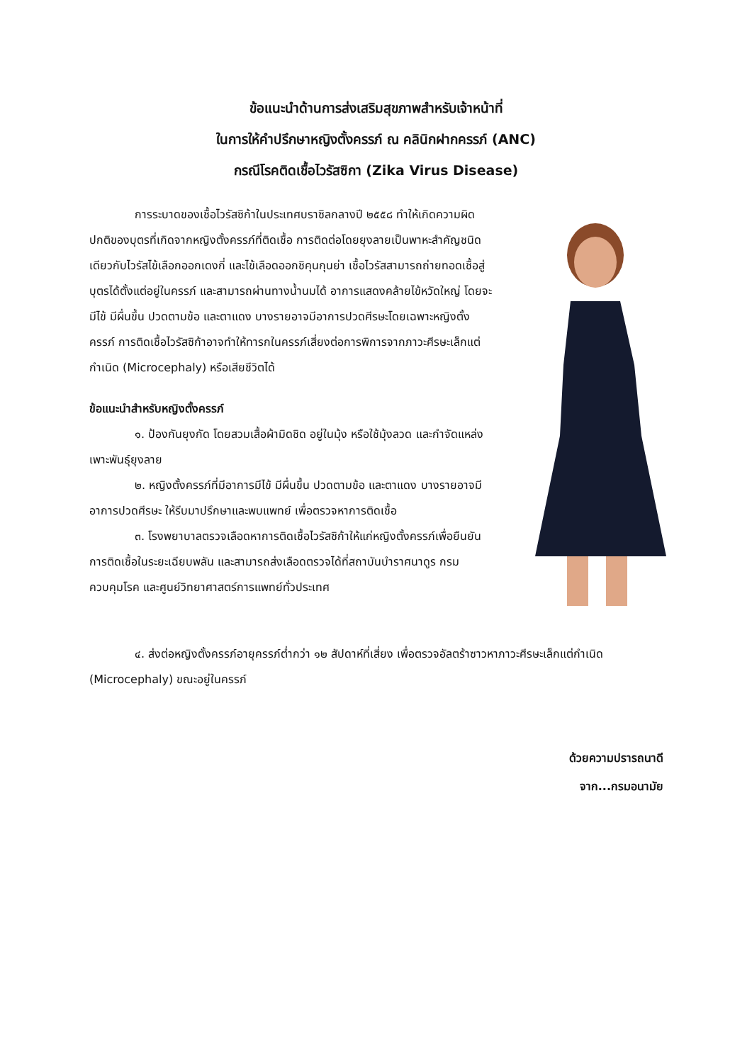ข้อแนะนำด้านการส่งเสริมสุขภาพสำหรับเจ้าหน้าที่
ในการให้คำปรึกษาหญิงตั้งครรภ์ ณ คลินิกฝากครรภ์ (ANC)
กรณีโรคติดเชื้อไวรัสซิกา (Zika Virus Disease)
การระบาดของเชื้อไวรัสซิก้าในประเทศบราซิลกลางปี ๒๕๕๘ ทำให้เกิดความผิดปกติของบุตรที่เกิดจากหญิงตั้งครรภ์ที่ติดเชื้อ การติดต่อโดยยุงลายเป็นพาหะสำคัญชนิดเดียวกับไวรัสไข้เลือกออกเดงกี่ และไข้เลือดออกชิคุนกุนย่า เชื้อไวรัสสามารถถ่ายทอดเชื้อสู่บุตรได้ตั้งแต่อยู่ในครรภ์ และสามารถผ่านทางน้ำนมได้ อาการแสดงคล้ายไข้หวัดใหญ่ โดยจะมีไข้ มีผื่นขึ้น ปวดตามข้อ และตาแดง บางรายอาจมีอาการปวดศีรษะโดยเฉพาะหญิงตั้งครรภ์ การติดเชื้อไวรัสซิก้าอาจทำให้ทารกในครรภ์เสี่ยงต่อการพิการจากภาวะศีรษะเล็กแต่กำเนิด (Microcephaly) หรือเสียชีวิตได้
ข้อแนะนำสำหรับหญิงตั้งครรภ์
๑. ป้องกันยุงกัด โดยสวมเสื้อผ้ามิดชิด อยู่ในมุ้ง หรือใช้มุ้งลวด และกำจัดแหล่งเพาะพันธุ์ยุงลาย
๒. หญิงตั้งครรภ์ที่มีอาการมีไข้ มีผื่นขึ้น ปวดตามข้อ และตาแดง บางรายอาจมีอาการปวดศีรษะ ให้รีบมาปรึกษาและพบแพทย์ เพื่อตรวจหาการติดเชื้อ
๓. โรงพยาบาลตรวจเลือดหาการติดเชื้อไวรัสซิก้าให้แก่หญิงตั้งครรภ์เพื่อยืนยันการติดเชื้อในระยะเฉียบพลัน และสามารถส่งเลือดตรวจได้ที่สถาบันบำราศนาดูร กรมควบคุมโรค และศูนย์วิทยาศาสตร์การแพทย์ทั่วประเทศ
๔. ส่งต่อหญิงตั้งครรภ์อายุครรภ์ต่ำกว่า ๑๒ สัปดาห์ที่เสี่ยง เพื่อตรวจอัลตร้าซาวหาภาวะศีรษะเล็กแต่กำเนิด (Microcephaly) ขณะอยู่ในครรภ์
ด้วยความปรารถนาดี
จาก...กรมอนามัย